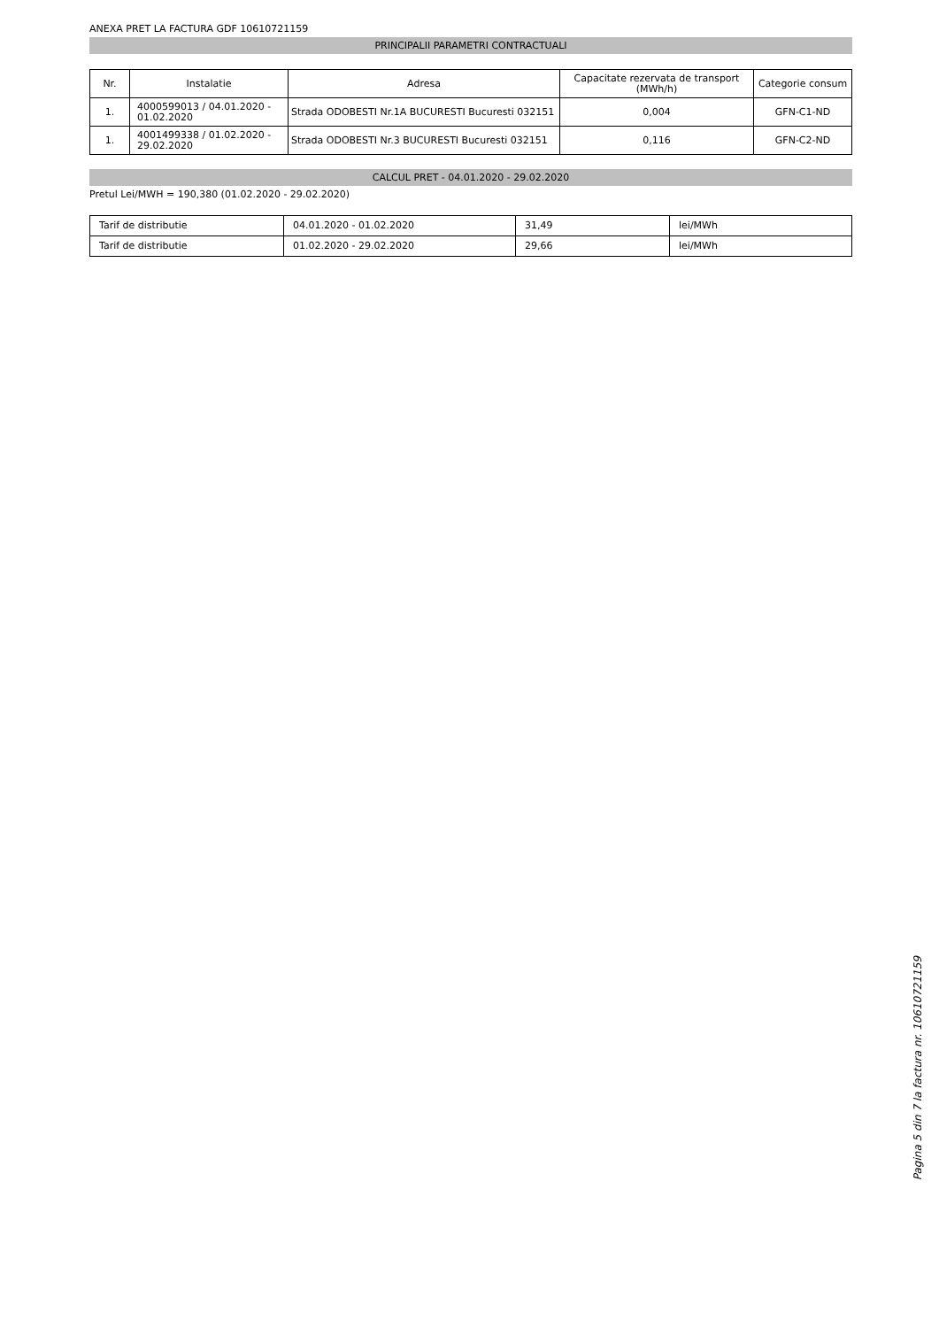ANEXA PRET LA FACTURA GDF 10610721159
PRINCIPALII PARAMETRI CONTRACTUALI
| Nr. | Instalatie | Adresa | Capacitate rezervata de transport (MWh/h) | Categorie consum |
| --- | --- | --- | --- | --- |
| 1. | 4000599013 / 04.01.2020 - 01.02.2020 | Strada ODOBESTI Nr.1A BUCURESTI Bucuresti 032151 | 0,004 | GFN-C1-ND |
| 1. | 4001499338 / 01.02.2020 - 29.02.2020 | Strada ODOBESTI Nr.3 BUCURESTI Bucuresti 032151 | 0,116 | GFN-C2-ND |
CALCUL PRET - 04.01.2020 - 29.02.2020
Pretul Lei/MWH = 190,380 (01.02.2020 - 29.02.2020)
| Tarif de distributie | 04.01.2020 - 01.02.2020 | 31,49 | lei/MWh |
| Tarif de distributie | 01.02.2020 - 29.02.2020 | 29,66 | lei/MWh |
Pagina 5 din 7 la factura nr. 10610721159